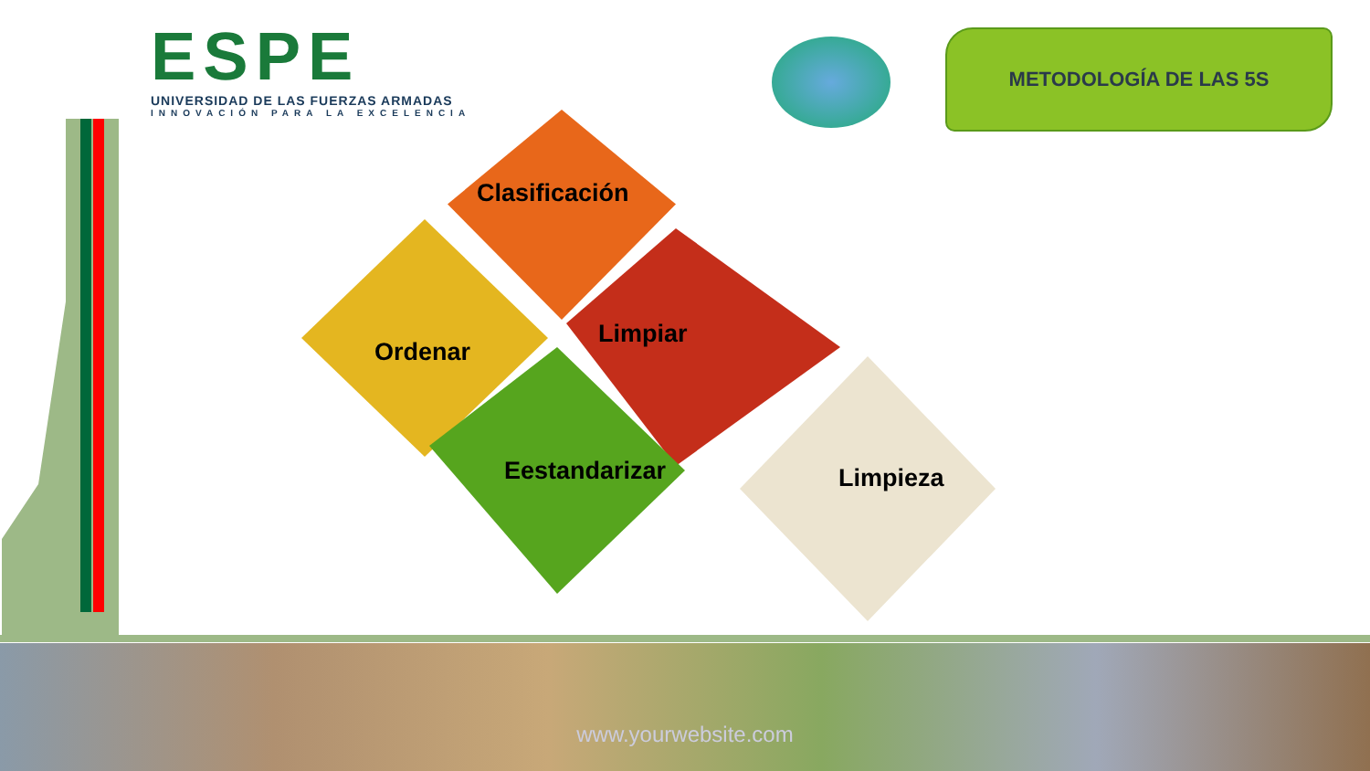ESPE
UNIVERSIDAD DE LAS FUERZAS ARMADAS
INNOVACIÓN PARA LA EXCELENCIA
METODOLOGÍA DE LAS 5S
Clasificación
Ordenar
Limpiar
Eestandarizar Limpieza
www.yourwebsite.com